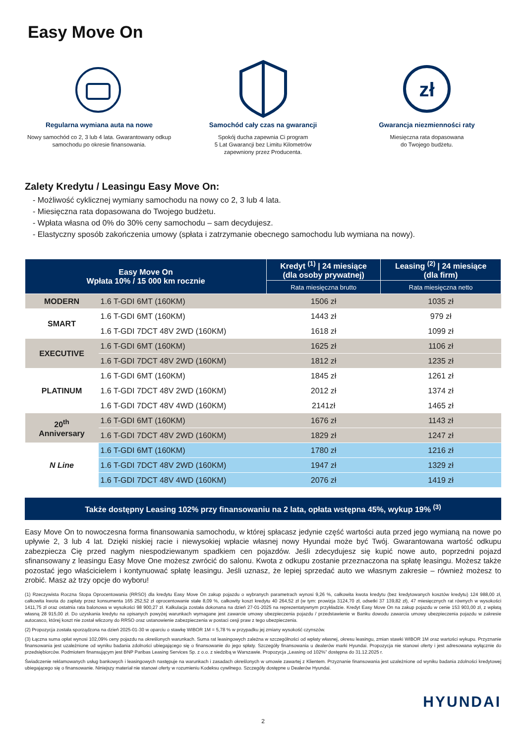Easy Move On
Regularna wymiana auta na nowe
Nowy samochód co 2, 3 lub 4 lata. Gwarantowany odkup samochodu po okresie finansowania.
Samochód cały czas na gwarancji
Spokój ducha zapewnia Ci program
5 Lat Gwarancji bez Limitu Kilometrów
zapewniony przez Producenta.
zł
Gwarancja niezmienności raty
Miesięczna rata dopasowana
do Twojego budżetu.
Zalety Kredytu / Leasingu Easy Move On:
- Możliwość cyklicznej wymiany samochodu na nowy co 2, 3 lub 4 lata.
- Miesięczna rata dopasowana do Twojego budżetu.
- Wpłata własna od 0% do 30% ceny samochodu – sam decydujesz.
- Elastyczny sposób zakończenia umowy (spłata i zatrzymanie obecnego samochodu lub wymiana na nowy).
| Easy Move On Wpłata 10% / 15 000 km rocznie | | Kredyt <sup>(1)</sup> / 24 miesiące (dla osoby prywatnej) | Leasing <sup>(2)</sup> / 24 miesiące (dla firm) |
| --- | --- | --- | --- |
| | | Rata miesięczna brutto | Rata miesięczna netto |
| MODERN | 1.6 T-GDI 6MT (160KM) | 1506 zł | 1035 zł |
| SMART | 1.6 T-GDI 6MT (160KM) | 1443 zł | 979 zł |
| | 1.6 T-GDI 7DCT 48V 2WD (160KM) | 1618 zł | 1099 zł |
| EXECUTIVE | 1.6 T-GDI 6MT (160KM) | 1625 zł | 1106 zł |
| | 1.6 T-GDI 7DCT 48V 2WD (160KM) | 1812 zł | 1235 zł |
| PLATINUM | 1.6 T-GDI 6MT (160KM) | 1845 zł | 1261 zł |
| | 1.6 T-GDI 7DCT 48V 2WD (160KM) | 2012 zł | 1374 zł |
| | 1.6 T-GDI 7DCT 48V 4WD (160KM) | 2141zł | 1465 zł |
| 20<sup>th</sup> Anniversary | 1.6 T-GDI 6MT (160KM) | 1676 zł | 1143 zł |
| | 1.6 T-GDI 7DCT 48V 2WD (160KM) | 1829 zł | 1247 zł |
| N Line | 1.6 T-GDI 6MT (160KM) | 1780 zł | 1216 zł |
| | 1.6 T-GDI 7DCT 48V 2WD (160KM) | 1947 zł | 1329 zł |
| | 1.6 T-GDI 7DCT 48V 4WD (160KM) | 2076 zł | 1419 zł |
Także dostępny Leasing 102% przy finansowaniu na 2 lata, opłata wstępna 45%, wykup 19% <sup>(3)</sup>
Easy Move On to nowoczesna forma finansowania samochodu, w której spłacasz jedynie część wartości auta przed jego wymianą na nowe po upływie 2, 3 lub 4 lat. Dzięki niskiej racie i niewysokiej wpłacie własnej nowy Hyundai może być Twój. Gwarantowana wartość odkupu zabezpiecza Cię przed nagłym niespodziewanym spadkiem cen pojazdów. Jeśli zdecydujesz się kupić nowe auto, poprzedni pojazd sfinansowany z leasingu Easy Move One możesz zwrócić do salonu. Kwota z odkupu zostanie przeznaczona na spłatę leasingu. Możesz także pozostać jego właścicielem i kontynuować spłatę leasingu. Jeśli uznasz, że lepiej sprzedać auto we własnym zakresie – również możesz to zrobić. Masz aż trzy opcje do wyboru!
(1) Rzeczywista Roczna Stopa Oprocentowania (RRSO) dla kredytu Easy Move On zakup pojazdu o wybranych parametrach wynosi 9,26 %, całkowita kwota kredytu (bez kredytowanych kosztów kredytu) 124 988,00 zł, całkowita kwota do zapłaty przez konsumenta 165 252,52 zł oprocentowanie stałe 8,09 %, całkowity koszt kredytu 40 264,52 zł (w tym: prowizja 3124,70 zł, odsetki 37 139,82 zł), 47 miesięcznych rat równych w wysokości 1411,75 zł oraz ostatnia rata balonowa w wysokości 98 900,27 zł. Kalkulacja została dokonana na dzień 27-01-2025 na reprezentatywnym przykładzie. Kredyt Easy Move On na zakup pojazdu w cenie 153 903,00 zł, z wpłatą własną 28 915,00 zł. Do uzyskania kredytu na opisanych powyżej warunkach wymagane jest zawarcie umowy ubezpieczenia pojazdu / przedstawienie w Banku dowodu zawarcia umowy ubezpieczenia pojazdu w zakresie autocasco, której koszt nie został wliczony do RRSO oraz ustanowienie zabezpieczenia w postaci cesji praw z tego ubezpieczenia.
(2) Propozycja została sporządzona na dzień 2025-01-30 w oparciu o stawkę WIBOR 1M = 5,78 % w przypadku jej zmiany wysokość czynszów.
(3) Łączna suma opłat wynosi 102,09% ceny pojazdu na określonych warunkach. Suma rat leasingowych zależna w szczególności od wpłaty własnej, okresu leasingu, zmian stawki WIBOR 1M oraz wartości wykupu. Przyznanie finansowania jest uzależnione od wyniku badania zdolności ubiegającego się o finansowanie do jego spłaty. Szczegóły finansowania u dealerów marki Hyundai. Propozycja nie stanowi oferty i jest adresowana wyłącznie do przedsiębiorców. Podmiotem finansującym jest BNP Paribas Leasing Services Sp. z o.o. z siedzibą w Warszawie. Propozycja „Leasing od 102%” dostępna do 31.12.2025 r.
Świadczenie reklamowanych usług bankowych i leasingowych następuje na warunkach i zasadach określonych w umowie zawartej z Klientem. Przyznanie finansowania jest uzależnione od wyniku badania zdolności kredytowej ubiegającego się o finansowanie. Niniejszy materiał nie stanowi oferty w rozumieniu Kodeksu cywilnego. Szczegóły dostępne u Dealerów Hyundai.
HYUNDAI
2